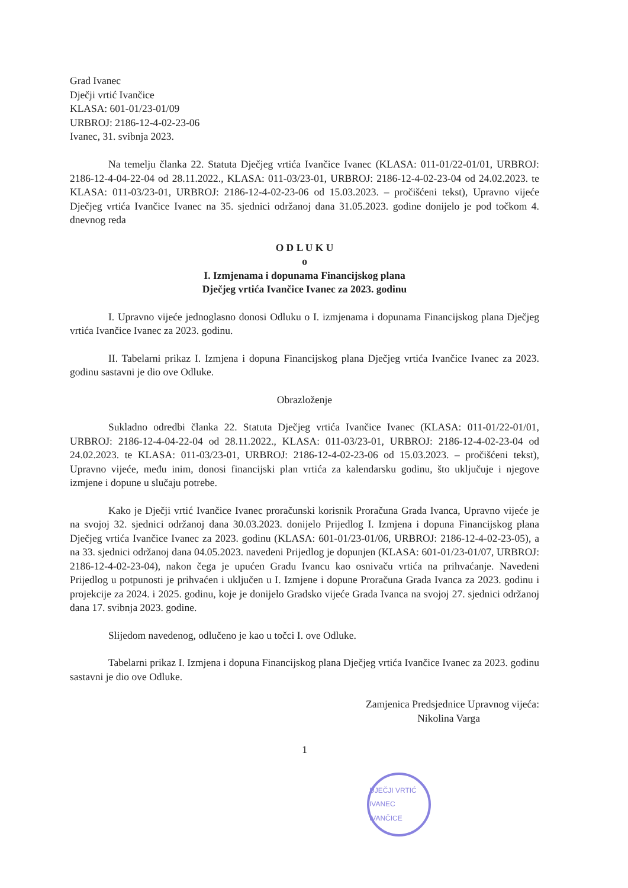Grad Ivanec
Dječji vrtić Ivančice
KLASA: 601-01/23-01/09
URBROJ: 2186-12-4-02-23-06
Ivanec, 31. svibnja 2023.
Na temelju članka 22. Statuta Dječjeg vrtića Ivančice Ivanec (KLASA: 011-01/22-01/01, URBROJ: 2186-12-4-04-22-04 od 28.11.2022., KLASA: 011-03/23-01, URBROJ: 2186-12-4-02-23-04 od 24.02.2023. te KLASA: 011-03/23-01, URBROJ: 2186-12-4-02-23-06 od 15.03.2023. – pročišćeni tekst), Upravno vijeće Dječjeg vrtića Ivančice Ivanec na 35. sjednici održanoj dana 31.05.2023. godine donijelo je pod točkom 4. dnevnog reda
O D L U K U
o
I. Izmjenama i dopunama Financijskog plana
Dječjeg vrtića Ivančice Ivanec za 2023. godinu
I. Upravno vijeće jednoglasno donosi Odluku o I. izmjenama i dopunama Financijskog plana Dječjeg vrtića Ivančice Ivanec za 2023. godinu.
II. Tabelarni prikaz I. Izmjena i dopuna Financijskog plana Dječjeg vrtića Ivančice Ivanec za 2023. godinu sastavni je dio ove Odluke.
Obrazloženje
Sukladno odredbi članka 22. Statuta Dječjeg vrtića Ivančice Ivanec (KLASA: 011-01/22-01/01, URBROJ: 2186-12-4-04-22-04 od 28.11.2022., KLASA: 011-03/23-01, URBROJ: 2186-12-4-02-23-04 od 24.02.2023. te KLASA: 011-03/23-01, URBROJ: 2186-12-4-02-23-06 od 15.03.2023. – pročišćeni tekst), Upravno vijeće, među inim, donosi financijski plan vrtića za kalendarsku godinu, što uključuje i njegove izmjene i dopune u slučaju potrebe.
Kako je Dječji vrtić Ivančice Ivanec proračunski korisnik Proračuna Grada Ivanca, Upravno vijeće je na svojoj 32. sjednici održanoj dana 30.03.2023. donijelo Prijedlog I. Izmjena i dopuna Financijskog plana Dječjeg vrtića Ivančice Ivanec za 2023. godinu (KLASA: 601-01/23-01/06, URBROJ: 2186-12-4-02-23-05), a na 33. sjednici održanoj dana 04.05.2023. navedeni Prijedlog je dopunjen (KLASA: 601-01/23-01/07, URBROJ: 2186-12-4-02-23-04), nakon čega je upućen Gradu Ivancu kao osnivaču vrtića na prihvaćanje. Navedeni Prijedlog u potpunosti je prihvaćen i uključen u I. Izmjene i dopune Proračuna Grada Ivanca za 2023. godinu i projekcije za 2024. i 2025. godinu, koje je donijelo Gradsko vijeće Grada Ivanca na svojoj 27. sjednici održanoj dana 17. svibnja 2023. godine.
Slijedom navedenog, odlučeno je kao u točci I. ove Odluke.
Tabelarni prikaz I. Izmjena i dopuna Financijskog plana Dječjeg vrtića Ivančice Ivanec za 2023. godinu sastavni je dio ove Odluke.
Zamjenica Predsjednice Upravnog vijeća:
Nikolina Varga
1
DJEČJI VRTIĆ IVANEC IVANČICE